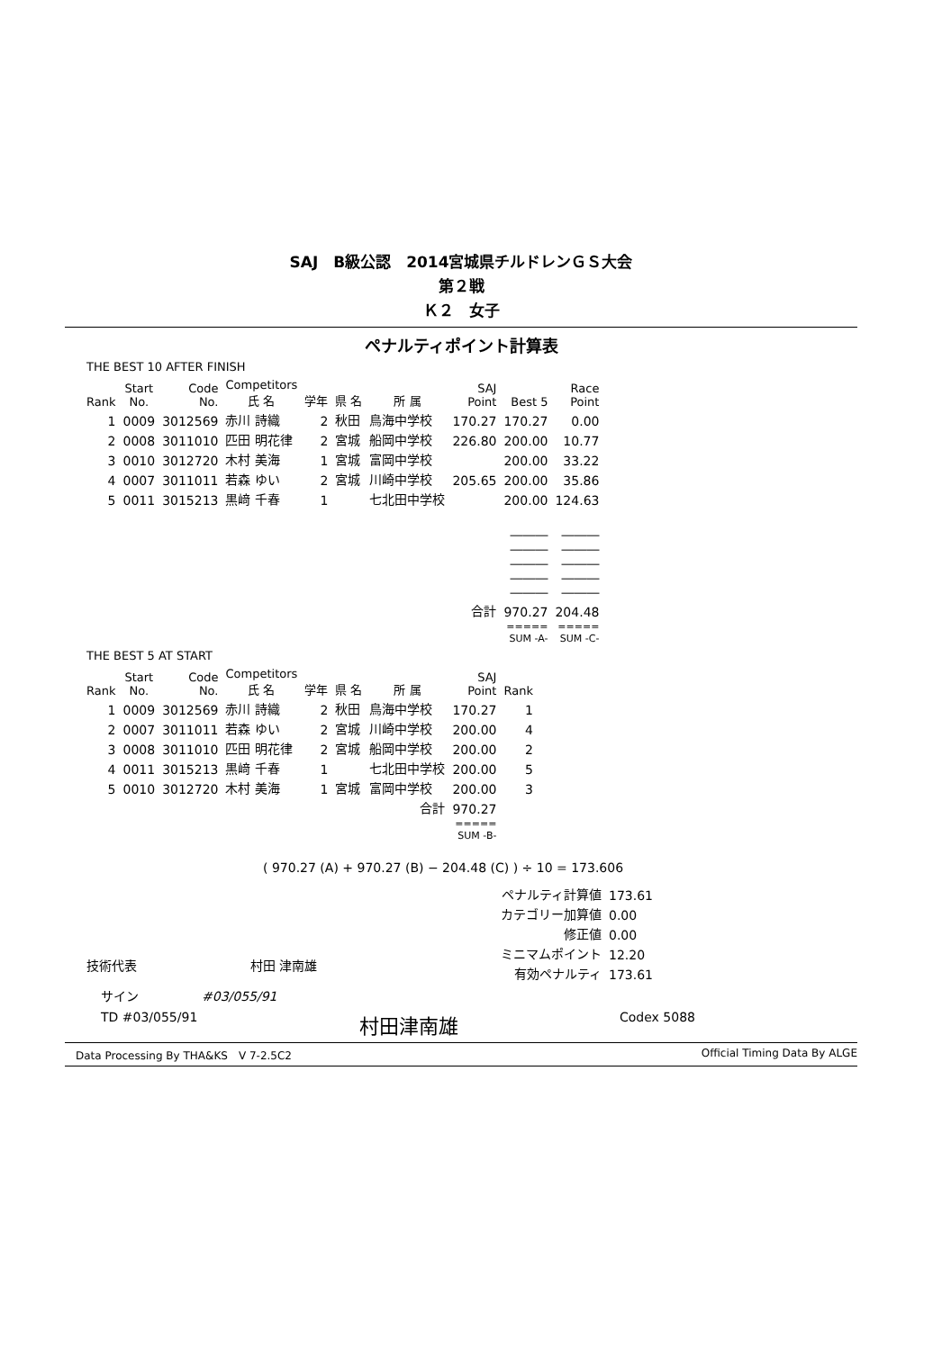SAJ　B級公認　2014宮城県チルドレンＧＳ大会
第２戦
Ｋ２　女子
ペナルティポイント計算表
THE BEST 10 AFTER FINISH
| Rank | Start No. | Code No. | Competitors 氏 名 | 学年 | 県 名 | 所 属 | SAJ Point | Best 5 | Race Point |
| --- | --- | --- | --- | --- | --- | --- | --- | --- | --- |
| 1 | 0009 | 3012569 | 赤川 詩織 | 2 | 秋田 | 鳥海中学校 | 170.27 | 170.27 | 0.00 |
| 2 | 0008 | 3011010 | 匹田 明花律 | 2 | 宮城 | 船岡中学校 | 226.80 | 200.00 | 10.77 |
| 3 | 0010 | 3012720 | 木村 美海 | 1 | 宮城 | 富岡中学校 | | 200.00 | 33.22 |
| 4 | 0007 | 3011011 | 若森 ゆい | 2 | 宮城 | 川崎中学校 | 205.65 | 200.00 | 35.86 |
| 5 | 0011 | 3015213 | 黒﨑 千春 | 1 | | 七北田中学校 | | 200.00 | 124.63 |
| | | | | | | | | ――― ――― ――― ――― ――― | ――― ――― ――― ――― ――― |
| | | | | | | | 合計 | 970.27 | 204.48 |
| | | | | | | | | ===== SUM -A- | ===== SUM -C- |
THE BEST 5 AT START
| Rank | Start No. | Code No. | Competitors 氏 名 | 学年 | 県 名 | 所 属 | SAJ Point | Rank |
| --- | --- | --- | --- | --- | --- | --- | --- | --- |
| 1 | 0009 | 3012569 | 赤川 詩織 | 2 | 秋田 | 鳥海中学校 | 170.27 | 1 |
| 2 | 0007 | 3011011 | 若森 ゆい | 2 | 宮城 | 川崎中学校 | 200.00 | 4 |
| 3 | 0008 | 3011010 | 匹田 明花律 | 2 | 宮城 | 船岡中学校 | 200.00 | 2 |
| 4 | 0011 | 3015213 | 黒﨑 千春 | 1 | | 七北田中学校 | 200.00 | 5 |
| 5 | 0010 | 3012720 | 木村 美海 | 1 | 宮城 | 富岡中学校 | 200.00 | 3 |
| 合計 | | | | | | | 970.27 | |
| | | | | | | | ===== SUM -B- | |
( 970.27 (A) + 970.27 (B) − 204.48 (C) ) ÷ 10 = 173.606
| ペナルティ計算値 | 173.61 |
| カテゴリー加算値 | 0.00 |
| 修正値 | 0.00 |
| ミニマムポイント | 12.20 |
| 有効ペナルティ | 173.61 |
技術代表　　　　　　　　　村田 津南雄
サイン　　　　　#03/055/91
TD #03/055/91 村田津南雄 Codex 5088
Data Processing By THA&KS　V 7-2.5C2 Official Timing Data By ALGE